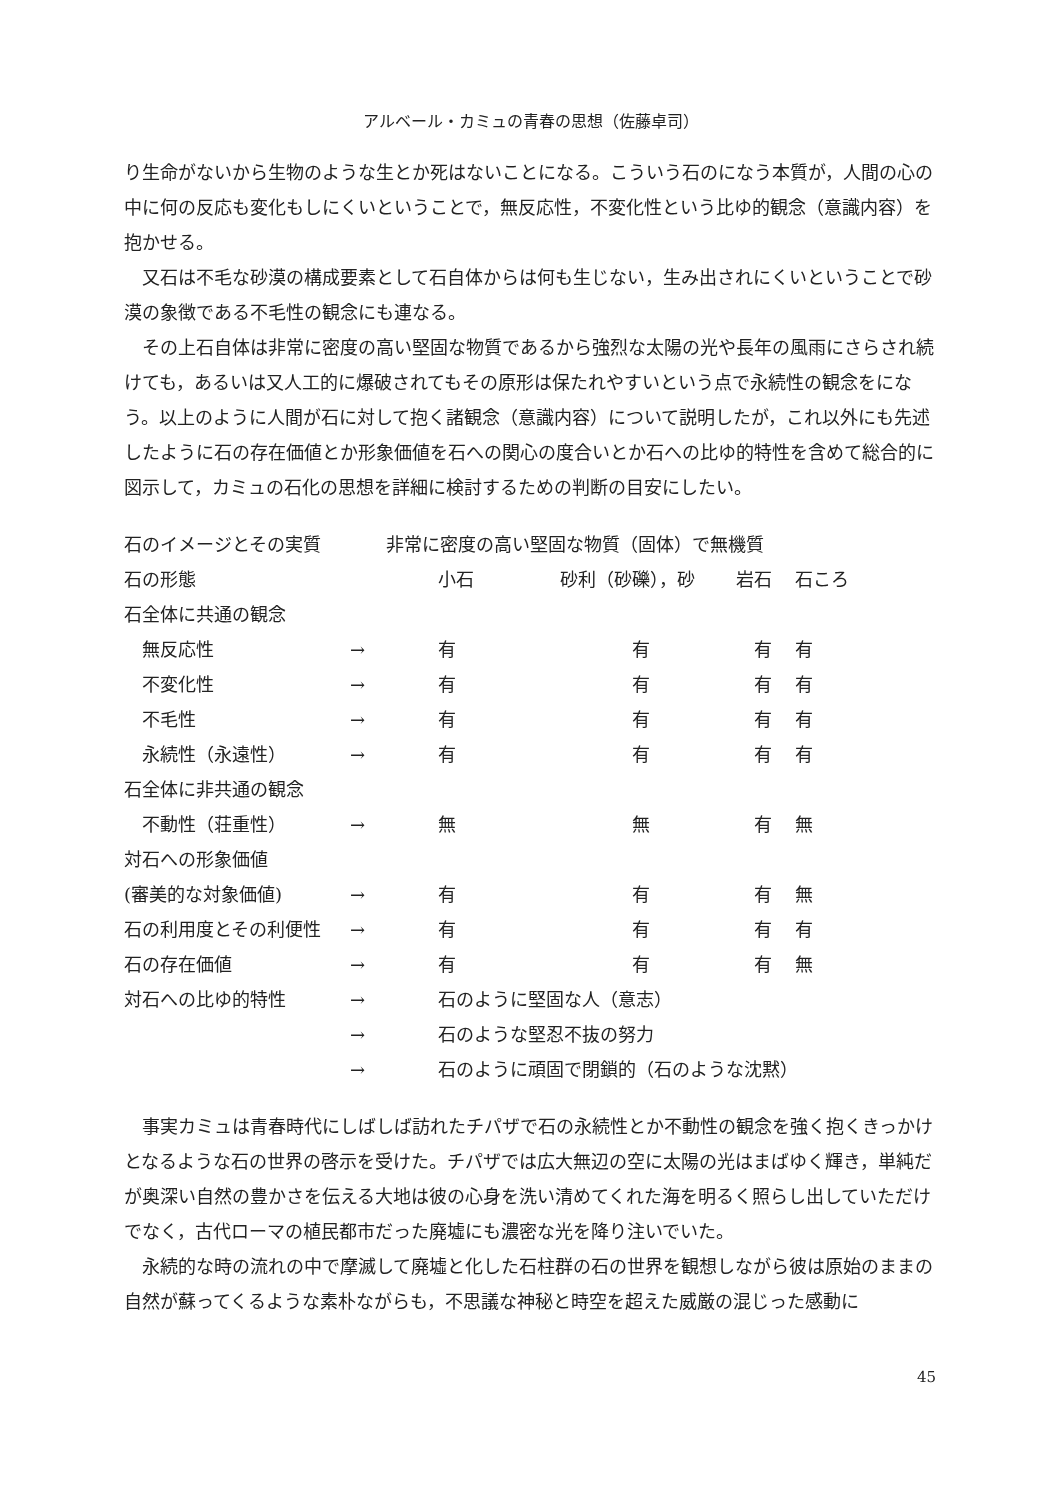アルベール・カミュの青春の思想（佐藤卓司）
り生命がないから生物のような生とか死はないことになる。こういう石のになう本質が，人間の心の中に何の反応も変化もしにくいということで，無反応性，不変化性という比ゆ的観念（意識内容）を抱かせる。
又石は不毛な砂漠の構成要素として石自体からは何も生じない，生み出されにくいということで砂漠の象徴である不毛性の観念にも連なる。
その上石自体は非常に密度の高い堅固な物質であるから強烈な太陽の光や長年の風雨にさらされ続けても，あるいは又人工的に爆破されてもその原形は保たれやすいという点で永続性の観念をになう。以上のように人間が石に対して抱く諸観念（意識内容）について説明したが，これ以外にも先述したように石の存在価値とか形象価値を石への関心の度合いとか石への比ゆ的特性を含めて総合的に図示して，カミュの石化の思想を詳細に検討するための判断の目安にしたい。
| 石のイメージとその実質 | 非常に密度の高い堅固な物質（固体）で無機質 | | | | |
| 石の形態 | | 小石 | 砂利（砂礫），砂 | 岩石 | 石ころ |
| 石全体に共通の観念 | | | | | |
| 無反応性 | → | 有 | 有 | 有 | 有 |
| 不変化性 | → | 有 | 有 | 有 | 有 |
| 不毛性 | → | 有 | 有 | 有 | 有 |
| 永続性（永遠性） | → | 有 | 有 | 有 | 有 |
| 石全体に非共通の観念 | | | | | |
| 不動性（荘重性） | → | 無 | 無 | 有 | 無 |
| 対石への形象価値 | | | | | |
| (審美的な対象価値) | → | 有 | 有 | 有 | 無 |
| 石の利用度とその利便性 | → | 有 | 有 | 有 | 有 |
| 石の存在価値 | → | 有 | 有 | 有 | 無 |
| 対石への比ゆ的特性 | → | 石のように堅固な人（意志） | | | |
| | → | 石のような堅忍不抜の努力 | | | |
| | → | 石のように頑固で閉鎖的（石のような沈黙） | | | |
事実カミュは青春時代にしばしば訪れたチパザで石の永続性とか不動性の観念を強く抱くきっかけとなるような石の世界の啓示を受けた。チパザでは広大無辺の空に太陽の光はまばゆく輝き，単純だが奥深い自然の豊かさを伝える大地は彼の心身を洗い清めてくれた海を明るく照らし出していただけでなく，古代ローマの植民都市だった廃墟にも濃密な光を降り注いでいた。
永続的な時の流れの中で摩滅して廃墟と化した石柱群の石の世界を観想しながら彼は原始のままの自然が蘇ってくるような素朴ながらも，不思議な神秘と時空を超えた威厳の混じった感動に
45